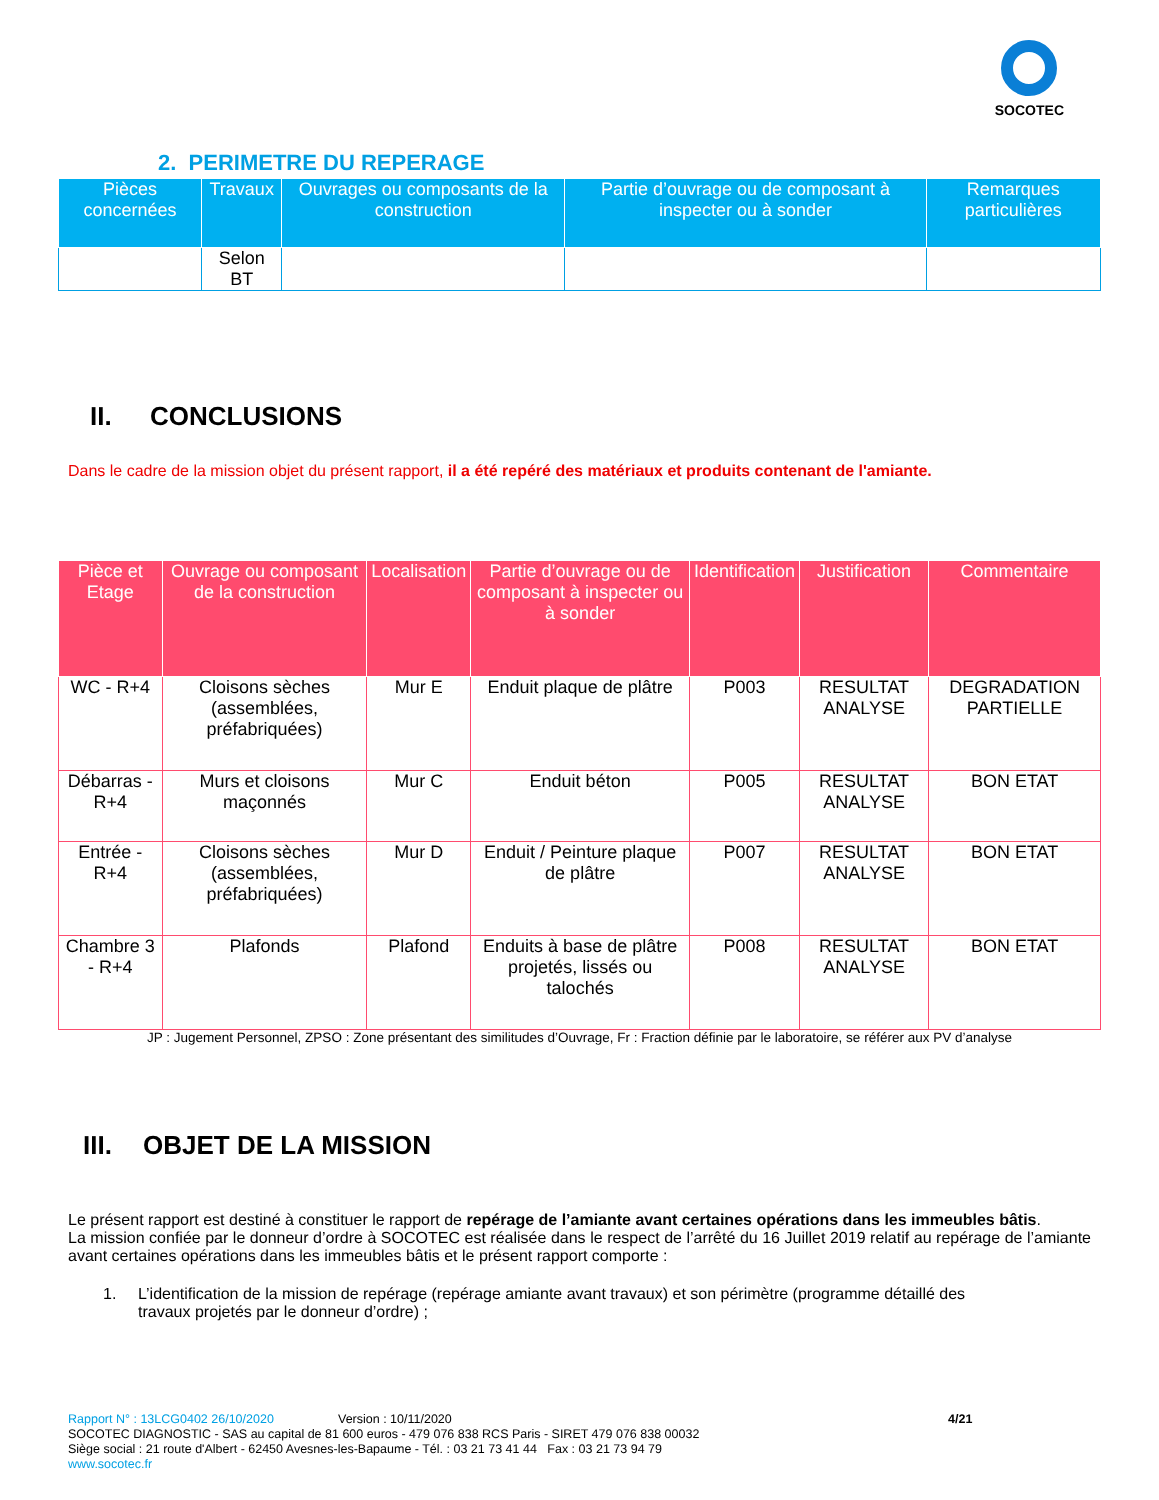SOCOTEC
2. PERIMETRE DU REPERAGE
| Pièces concernées | Travaux | Ouvrages ou composants de la construction | Partie d’ouvrage ou de composant à inspecter ou à sonder | Remarques particulières |
| --- | --- | --- | --- | --- |
| | Selon BT | | | |
II. CONCLUSIONS
Dans le cadre de la mission objet du présent rapport, il a été repéré des matériaux et produits contenant de l'amiante.
| Pièce et Etage | Ouvrage ou composant de la construction | Localisation | Partie d’ouvrage ou de composant à inspecter ou à sonder | Identification | Justification | Commentaire |
| --- | --- | --- | --- | --- | --- | --- |
| WC - R+4 | Cloisons sèches (assemblées, préfabriquées) | Mur E | Enduit plaque de plâtre | P003 | RESULTAT ANALYSE | DEGRADATION PARTIELLE |
| Débarras - R+4 | Murs et cloisons maçonnés | Mur C | Enduit béton | P005 | RESULTAT ANALYSE | BON ETAT |
| Entrée - R+4 | Cloisons sèches (assemblées, préfabriquées) | Mur D | Enduit / Peinture plaque de plâtre | P007 | RESULTAT ANALYSE | BON ETAT |
| Chambre 3 - R+4 | Plafonds | Plafond | Enduits à base de plâtre projetés, lissés ou talochés | P008 | RESULTAT ANALYSE | BON ETAT |
JP : Jugement Personnel, ZPSO : Zone présentant des similitudes d’Ouvrage, Fr : Fraction définie par le laboratoire, se référer aux PV d’analyse
III. OBJET DE LA MISSION
Le présent rapport est destiné à constituer le rapport de repérage de l’amiante avant certaines opérations dans les immeubles bâtis.
La mission confiée par le donneur d’ordre à SOCOTEC est réalisée dans le respect de l’arrêté du 16 Juillet 2019 relatif au repérage de l’amiante avant certaines opérations dans les immeubles bâtis et le présent rapport comporte :
1. L’identification de la mission de repérage (repérage amiante avant travaux) et son périmètre (programme détaillé des travaux projetés par le donneur d’ordre) ;
Rapport N° : 13LCG0402 26/10/2020 Version : 10/11/2020 4/21
SOCOTEC DIAGNOSTIC - SAS au capital de 81 600 euros - 479 076 838 RCS Paris - SIRET 479 076 838 00032
Siège social : 21 route d'Albert - 62450 Avesnes-les-Bapaume - Tél. : 03 21 73 41 44 Fax : 03 21 73 94 79
www.socotec.fr